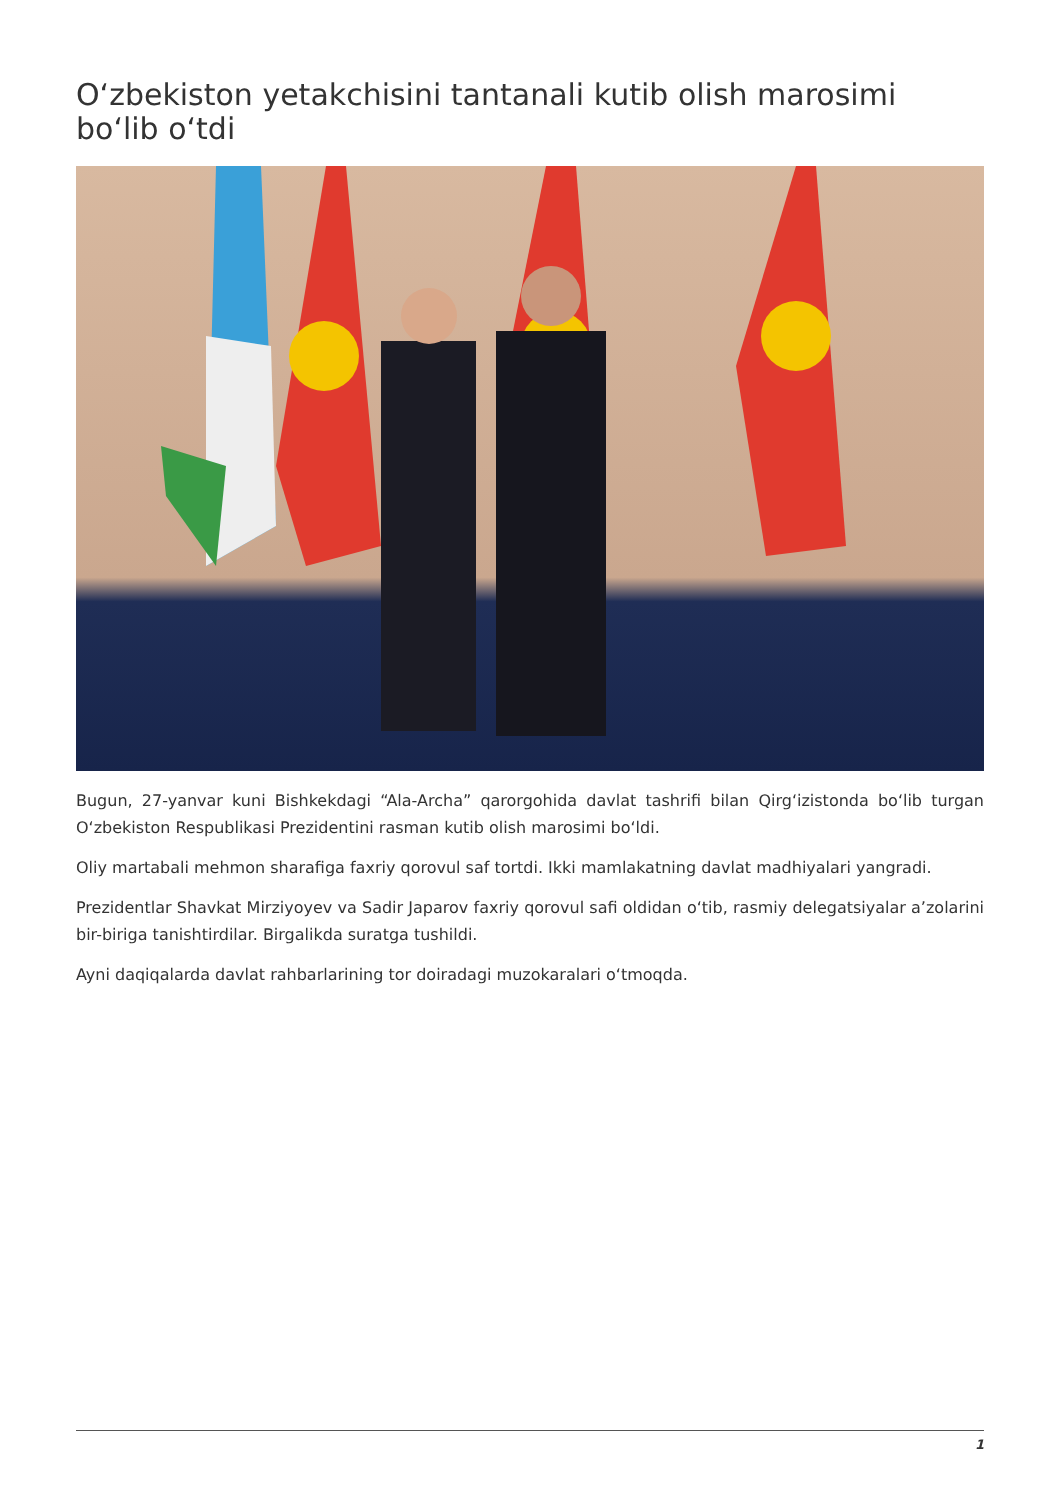O‘zbekiston yetakchisini tantanali kutib olish marosimi bo‘lib o‘tdi
Bugun, 27-yanvar kuni Bishkekdagi “Ala-Archa” qarorgohida davlat tashrifi bilan Qirg‘izistonda bo‘lib turgan O‘zbekiston Respublikasi Prezidentini rasman kutib olish marosimi bo‘ldi.
Oliy martabali mehmon sharafiga faxriy qorovul saf tortdi. Ikki mamlakatning davlat madhiyalari yangradi.
Prezidentlar Shavkat Mirziyoyev va Sadir Japarov faxriy qorovul safi oldidan o‘tib, rasmiy delegatsiyalar a’zolarini bir-biriga tanishtirdilar. Birgalikda suratga tushildi.
Ayni daqiqalarda davlat rahbarlarining tor doiradagi muzokaralari o‘tmoqda.
1